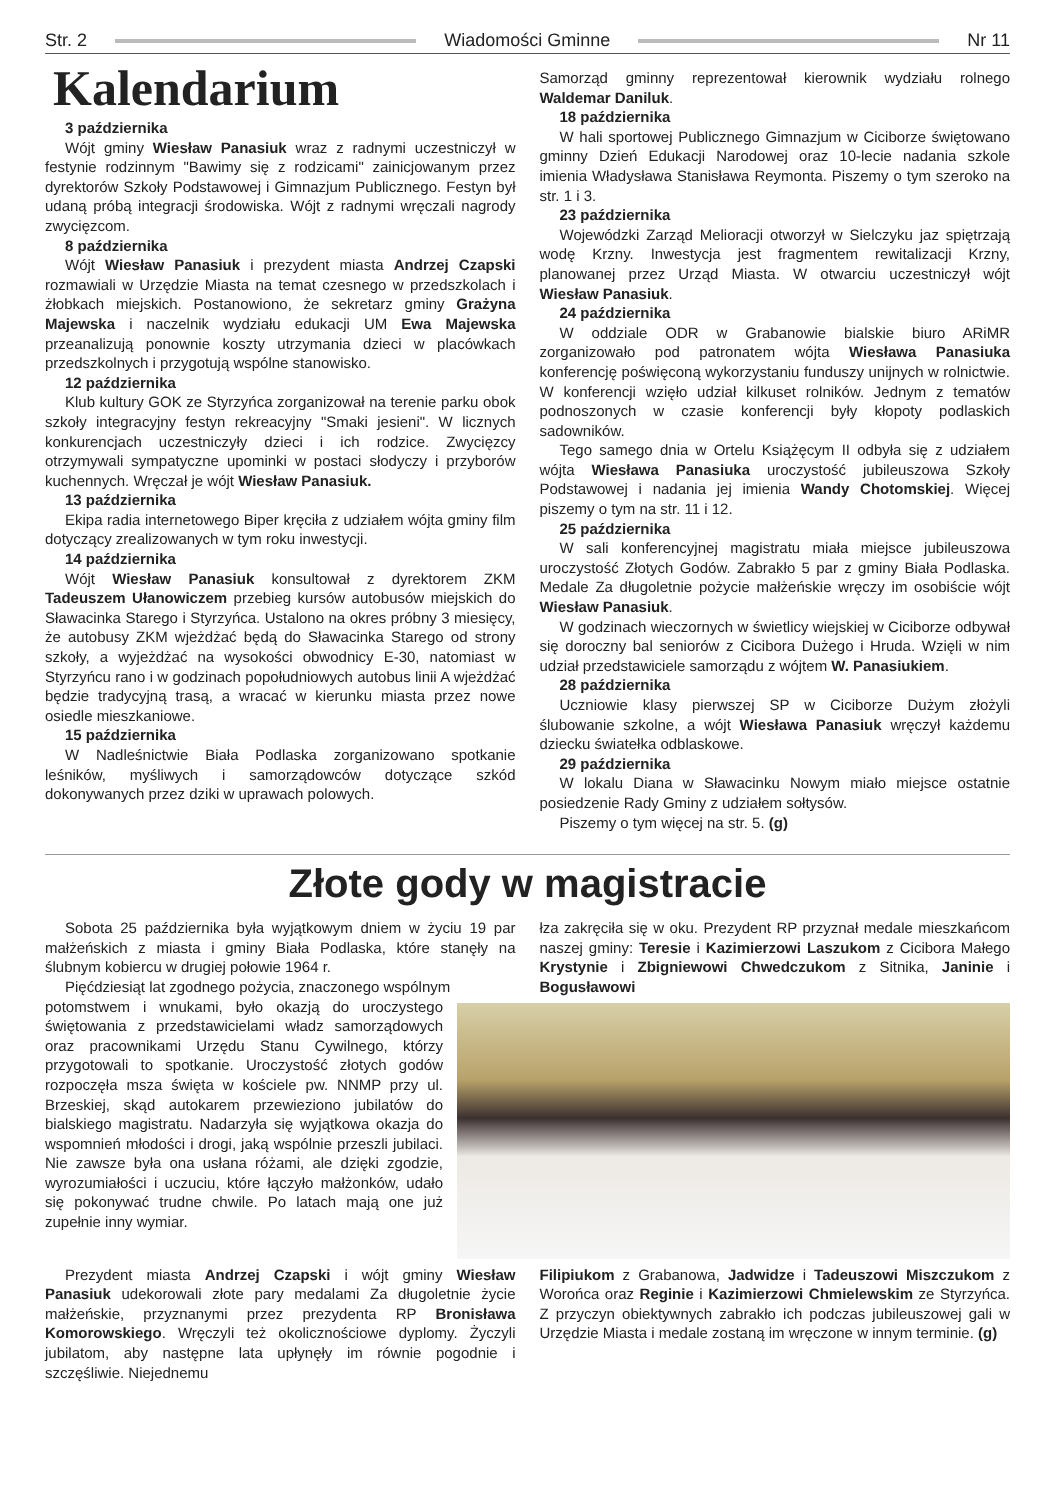Str. 2 Wiadomości Gminne Nr 11
Kalendarium
3 października
Wójt gminy Wiesław Panasiuk wraz z radnymi uczestniczył w festynie rodzinnym "Bawimy się z rodzicami" zainicjowanym przez dyrektorów Szkoły Podstawowej i Gimnazjum Publicznego. Festyn był udaną próbą integracji środowiska. Wójt z radnymi wręczali nagrody zwycięzcom.
8 października
Wójt Wiesław Panasiuk i prezydent miasta Andrzej Czapski rozmawiali w Urzędzie Miasta na temat czesnego w przedszkolach i żłobkach miejskich. Postanowiono, że sekretarz gminy Grażyna Majewska i naczelnik wydziału edukacji UM Ewa Majewska przeanalizują ponownie koszty utrzymania dzieci w placówkach przedszkolnych i przygotują wspólne stanowisko.
12 października
Klub kultury GOK ze Styrzyńca zorganizował na terenie parku obok szkoły integracyjny festyn rekreacyjny "Smaki jesieni". W licznych konkurencjach uczestniczyły dzieci i ich rodzice. Zwycięzcy otrzymywali sympatyczne upominki w postaci słodyczy i przyborów kuchennych. Wręczał je wójt Wiesław Panasiuk.
13 października
Ekipa radia internetowego Biper kręciła z udziałem wójta gminy film dotyczący zrealizowanych w tym roku inwestycji.
14 października
Wójt Wiesław Panasiuk konsultował z dyrektorem ZKM Tadeuszem Ułanowiczem przebieg kursów autobusów miejskich do Sławacinka Starego i Styrzyńca. Ustalono na okres próbny 3 miesięcy, że autobusy ZKM wjeżdżać będą do Sławacinka Starego od strony szkoły, a wyjeżdżać na wysokości obwodnicy E-30, natomiast w Styrzyńcu rano i w godzinach popołudniowych autobus linii A wjeżdżać będzie tradycyjną trasą, a wracać w kierunku miasta przez nowe osiedle mieszkaniowe.
15 października
W Nadleśnictwie Biała Podlaska zorganizowano spotkanie leśników, myśliwych i samorządowców dotyczące szkód dokonywanych przez dziki w uprawach polowych.
Samorząd gminny reprezentował kierownik wydziału rolnego Waldemar Daniluk.
18 października
W hali sportowej Publicznego Gimnazjum w Ciciborze świętowano gminny Dzień Edukacji Narodowej oraz 10-lecie nadania szkole imienia Władysława Stanisława Reymonta. Piszemy o tym szeroko na str. 1 i 3.
23 października
Wojewódzki Zarząd Melioracji otworzył w Sielczyku jaz spiętrzają wodę Krzny. Inwestycja jest fragmentem rewitalizacji Krzny, planowanej przez Urząd Miasta. W otwarciu uczestniczył wójt Wiesław Panasiuk.
24 października
W oddziale ODR w Grabanowie bialskie biuro ARiMR zorganizowało pod patronatem wójta Wiesława Panasiuka konferencję poświęconą wykorzystaniu funduszy unijnych w rolnictwie. W konferencji wzięło udział kilkuset rolników. Jednym z tematów podnoszonych w czasie konferencji były kłopoty podlaskich sadowników.
Tego samego dnia w Ortelu Książęcym II odbyła się z udziałem wójta Wiesława Panasiuka uroczystość jubileuszowa Szkoły Podstawowej i nadania jej imienia Wandy Chotomskiej. Więcej piszemy o tym na str. 11 i 12.
25 października
W sali konferencyjnej magistratu miała miejsce jubileuszowa uroczystość Złotych Godów. Zabrakło 5 par z gminy Biała Podlaska. Medale Za długoletnie pożycie małżeńskie wręczy im osobiście wójt Wiesław Panasiuk.
W godzinach wieczornych w świetlicy wiejskiej w Ciciborze odbywał się doroczny bal seniorów z Cicibora Dużego i Hruda. Wzięli w nim udział przedstawiciele samorządu z wójtem W. Panasiukiem.
28 października
Uczniowie klasy pierwszej SP w Ciciborze Dużym złożyli ślubowanie szkolne, a wójt Wiesława Panasiuk wręczył każdemu dziecku światełka odblaskowe.
29 października
W lokalu Diana w Sławacinku Nowym miało miejsce ostatnie posiedzenie Rady Gminy z udziałem sołtysów.
Piszemy o tym więcej na str. 5. (g)
Złote gody w magistracie
Sobota 25 października była wyjątkowym dniem w życiu 19 par małżeńskich z miasta i gminy Biała Podlaska, które stanęły na ślubnym kobiercu w drugiej połowie 1964 r.
Pięćdziesiąt lat zgodnego pożycia, znaczonego wspólnym
łza zakręciła się w oku. Prezydent RP przyznał medale mieszkańcom naszej gminy: Teresie i Kazimierzowi Laszukom z Cicibora Małego Krystynie i Zbigniewowi Chwedczukom z Sitnika, Janinie i Bogusławowi
potomstwem i wnukami, było okazją do uroczystego świętowania z przedstawicielami władz samorządowych oraz pracownikami Urzędu Stanu Cywilnego, którzy przygotowali to spotkanie. Uroczystość złotych godów rozpoczęła msza święta w kościele pw. NNMP przy ul. Brzeskiej, skąd autokarem przewieziono jubilatów do bialskiego magistratu. Nadarzyła się wyjątkowa okazja do wspomnień młodości i drogi, jaką wspólnie przeszli jubilaci. Nie zawsze była ona usłana różami, ale dzięki zgodzie, wyrozumiałości i uczuciu, które łączyło małżonków, udało się pokonywać trudne chwile. Po latach mają one już zupełnie inny wymiar.
Prezydent miasta Andrzej Czapski i wójt gminy Wiesław Panasiuk udekorowali złote pary medalami Za długoletnie życie małżeńskie, przyznanymi przez prezydenta RP Bronisława Komorowskiego. Wręczyli też okolicznościowe dyplomy. Życzyli jubilatom, aby następne lata upłynęły im równie pogodnie i szczęśliwie. Niejednemu
Filipiukom z Grabanowa, Jadwidze i Tadeuszowi Miszczukom z Worońca oraz Reginie i Kazimierzowi Chmielewskim ze Styrzyńca. Z przyczyn obiektywnych zabrakło ich podczas jubileuszowej gali w Urzędzie Miasta i medale zostaną im wręczone w innym terminie. (g)